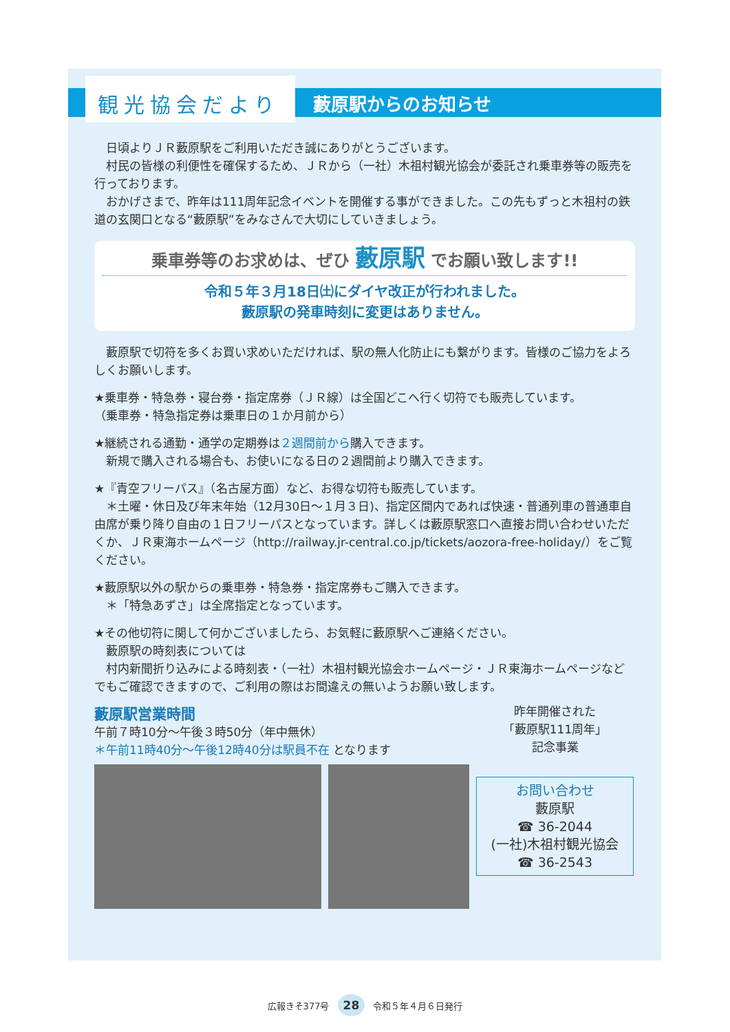観光協会だより
藪原駅からのお知らせ
　日頃よりＪＲ藪原駅をご利用いただき誠にありがとうございます。
　村民の皆様の利便性を確保するため、ＪＲから（一社）木祖村観光協会が委託され乗車券等の販売を行っております。
　おかげさまで、昨年は111周年記念イベントを開催する事ができました。この先もずっと木祖村の鉄道の玄関口となる“藪原駅”をみなさんで大切にしていきましょう。
乗車券等のお求めは、ぜひ 藪原駅 でお願い致します!!
令和５年３月18日㈯にダイヤ改正が行われました。
藪原駅の発車時刻に変更はありません。
　藪原駅で切符を多くお買い求めいただければ、駅の無人化防止にも繋がります。皆様のご協力をよろしくお願いします。
★乗車券・特急券・寝台券・指定席券（ＪＲ線）は全国どこへ行く切符でも販売しています。
（乗車券・特急指定券は乗車日の１か月前から）
★継続される通勤・通学の定期券は２週間前から購入できます。
　新規で購入される場合も、お使いになる日の２週間前より購入できます。
★『青空フリーパス』（名古屋方面）など、お得な切符も販売しています。
　＊土曜・休日及び年末年始（12月30日～１月３日)、指定区間内であれば快速・普通列車の普通車自由席が乗り降り自由の１日フリーパスとなっています。詳しくは藪原駅窓口へ直接お問い合わせいただくか、ＪＲ東海ホームページ（http://railway.jr-central.co.jp/tickets/aozora-free-holiday/）をご覧ください。
★藪原駅以外の駅からの乗車券・特急券・指定席券もご購入できます。
　＊「特急あずさ」は全席指定となっています。
★その他切符に関して何かございましたら、お気軽に藪原駅へご連絡ください。
　藪原駅の時刻表については
　村内新聞折り込みによる時刻表・（一社）木祖村観光協会ホームページ・ＪＲ東海ホームページなどでもご確認できますので、ご利用の際はお間違えの無いようお願い致します。
藪原駅営業時間
午前７時10分～午後３時50分（年中無休）
＊午前11時40分～午後12時40分は駅員不在 となります
昨年開催された
「藪原駅111周年」
記念事業
お問い合わせ
藪原駅
☎ 36-2044
(一社)木祖村観光協会
☎ 36-2543
広報きそ377号 28 令和５年４月６日発行